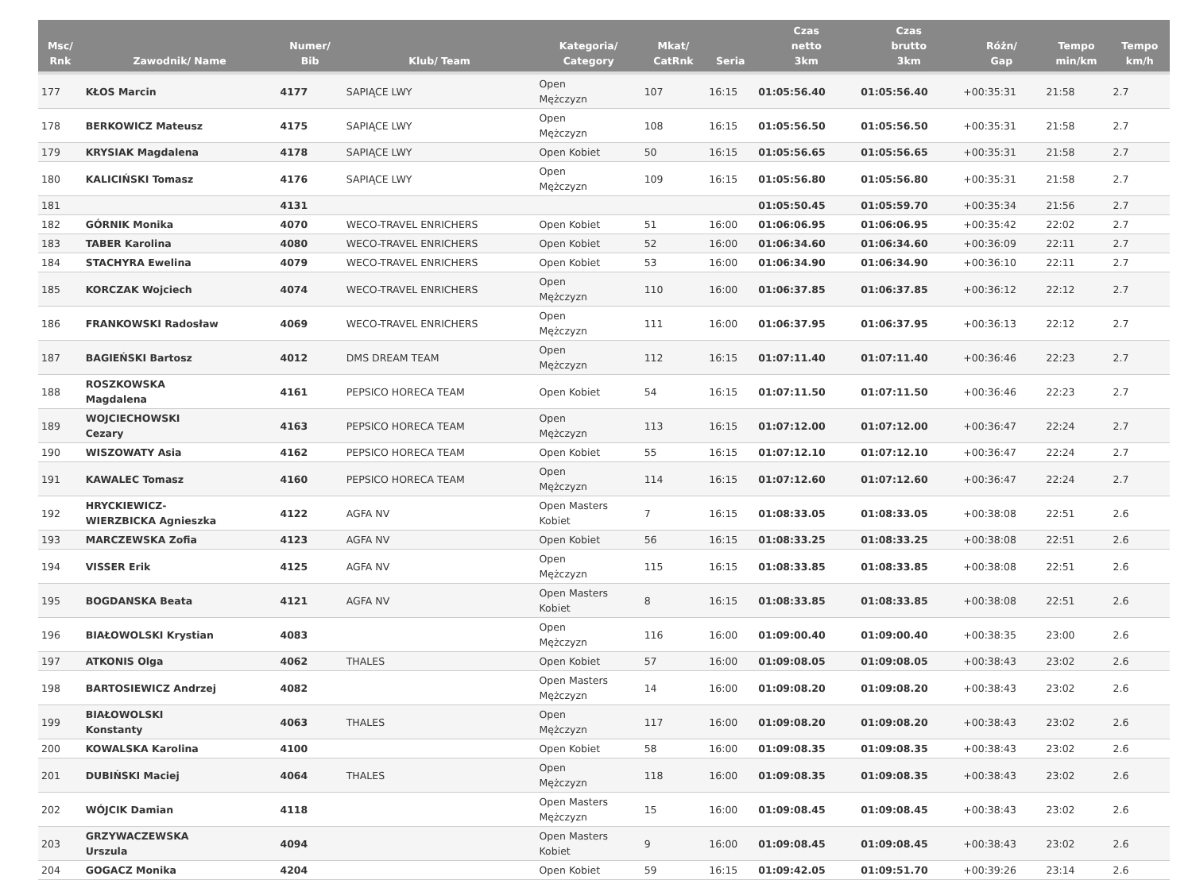| Msc/ Rnk | Zawodnik/ Name | Numer/ Bib | Klub/ Team | Kategoria/ Category | Mkat/ CatRnk | Seria | Czas netto 3km | Czas brutto 3km | Różn/ Gap | Tempo min/km | Tempo km/h |
| --- | --- | --- | --- | --- | --- | --- | --- | --- | --- | --- | --- |
| 177 | KŁOS Marcin | 4177 | SAPIĄCE LWY | Open Mężczyzn | 107 | 16:15 | 01:05:56.40 | 01:05:56.40 | +00:35:31 | 21:58 | 2.7 |
| 178 | BERKOWICZ Mateusz | 4175 | SAPIĄCE LWY | Open Mężczyzn | 108 | 16:15 | 01:05:56.50 | 01:05:56.50 | +00:35:31 | 21:58 | 2.7 |
| 179 | KRYSIAK Magdalena | 4178 | SAPIĄCE LWY | Open Kobiet | 50 | 16:15 | 01:05:56.65 | 01:05:56.65 | +00:35:31 | 21:58 | 2.7 |
| 180 | KALICIŃSKI Tomasz | 4176 | SAPIĄCE LWY | Open Mężczyzn | 109 | 16:15 | 01:05:56.80 | 01:05:56.80 | +00:35:31 | 21:58 | 2.7 |
| 181 | | 4131 | | | | | 01:05:50.45 | 01:05:59.70 | +00:35:34 | 21:56 | 2.7 |
| 182 | GÓRNIK Monika | 4070 | WECO-TRAVEL ENRICHERS | Open Kobiet | 51 | 16:00 | 01:06:06.95 | 01:06:06.95 | +00:35:42 | 22:02 | 2.7 |
| 183 | TABER Karolina | 4080 | WECO-TRAVEL ENRICHERS | Open Kobiet | 52 | 16:00 | 01:06:34.60 | 01:06:34.60 | +00:36:09 | 22:11 | 2.7 |
| 184 | STACHYRA Ewelina | 4079 | WECO-TRAVEL ENRICHERS | Open Kobiet | 53 | 16:00 | 01:06:34.90 | 01:06:34.90 | +00:36:10 | 22:11 | 2.7 |
| 185 | KORCZAK Wojciech | 4074 | WECO-TRAVEL ENRICHERS | Open Mężczyzn | 110 | 16:00 | 01:06:37.85 | 01:06:37.85 | +00:36:12 | 22:12 | 2.7 |
| 186 | FRANKOWSKI Radosław | 4069 | WECO-TRAVEL ENRICHERS | Open Mężczyzn | 111 | 16:00 | 01:06:37.95 | 01:06:37.95 | +00:36:13 | 22:12 | 2.7 |
| 187 | BAGIEŃSKI Bartosz | 4012 | DMS DREAM TEAM | Open Mężczyzn | 112 | 16:15 | 01:07:11.40 | 01:07:11.40 | +00:36:46 | 22:23 | 2.7 |
| 188 | ROSZKOWSKA Magdalena | 4161 | PEPSICO HORECA TEAM | Open Kobiet | 54 | 16:15 | 01:07:11.50 | 01:07:11.50 | +00:36:46 | 22:23 | 2.7 |
| 189 | WOJCIECHOWSKI Cezary | 4163 | PEPSICO HORECA TEAM | Open Mężczyzn | 113 | 16:15 | 01:07:12.00 | 01:07:12.00 | +00:36:47 | 22:24 | 2.7 |
| 190 | WISZOWATY Asia | 4162 | PEPSICO HORECA TEAM | Open Kobiet | 55 | 16:15 | 01:07:12.10 | 01:07:12.10 | +00:36:47 | 22:24 | 2.7 |
| 191 | KAWALEC Tomasz | 4160 | PEPSICO HORECA TEAM | Open Mężczyzn | 114 | 16:15 | 01:07:12.60 | 01:07:12.60 | +00:36:47 | 22:24 | 2.7 |
| 192 | HRYCKIEWICZ- WIERZBICKA Agnieszka | 4122 | AGFA NV | Open Masters Kobiet | 7 | 16:15 | 01:08:33.05 | 01:08:33.05 | +00:38:08 | 22:51 | 2.6 |
| 193 | MARCZEWSKA Zofia | 4123 | AGFA NV | Open Kobiet | 56 | 16:15 | 01:08:33.25 | 01:08:33.25 | +00:38:08 | 22:51 | 2.6 |
| 194 | VISSER Erik | 4125 | AGFA NV | Open Mężczyzn | 115 | 16:15 | 01:08:33.85 | 01:08:33.85 | +00:38:08 | 22:51 | 2.6 |
| 195 | BOGDANSKA Beata | 4121 | AGFA NV | Open Masters Kobiet | 8 | 16:15 | 01:08:33.85 | 01:08:33.85 | +00:38:08 | 22:51 | 2.6 |
| 196 | BIAŁOWOLSKI Krystian | 4083 | | Open Mężczyzn | 116 | 16:00 | 01:09:00.40 | 01:09:00.40 | +00:38:35 | 23:00 | 2.6 |
| 197 | ATKONIS Olga | 4062 | THALES | Open Kobiet | 57 | 16:00 | 01:09:08.05 | 01:09:08.05 | +00:38:43 | 23:02 | 2.6 |
| 198 | BARTOSIEWICZ Andrzej | 4082 | | Open Masters Mężczyzn | 14 | 16:00 | 01:09:08.20 | 01:09:08.20 | +00:38:43 | 23:02 | 2.6 |
| 199 | BIAŁOWOLSKI Konstanty | 4063 | THALES | Open Mężczyzn | 117 | 16:00 | 01:09:08.20 | 01:09:08.20 | +00:38:43 | 23:02 | 2.6 |
| 200 | KOWALSKA Karolina | 4100 | | Open Kobiet | 58 | 16:00 | 01:09:08.35 | 01:09:08.35 | +00:38:43 | 23:02 | 2.6 |
| 201 | DUBIŃSKI Maciej | 4064 | THALES | Open Mężczyzn | 118 | 16:00 | 01:09:08.35 | 01:09:08.35 | +00:38:43 | 23:02 | 2.6 |
| 202 | WÓJCIK Damian | 4118 | | Open Masters Mężczyzn | 15 | 16:00 | 01:09:08.45 | 01:09:08.45 | +00:38:43 | 23:02 | 2.6 |
| 203 | GRZYWACZEWSKA Urszula | 4094 | | Open Masters Kobiet | 9 | 16:00 | 01:09:08.45 | 01:09:08.45 | +00:38:43 | 23:02 | 2.6 |
| 204 | GOGACZ Monika | 4204 | | Open Kobiet | 59 | 16:15 | 01:09:42.05 | 01:09:51.70 | +00:39:26 | 23:14 | 2.6 |